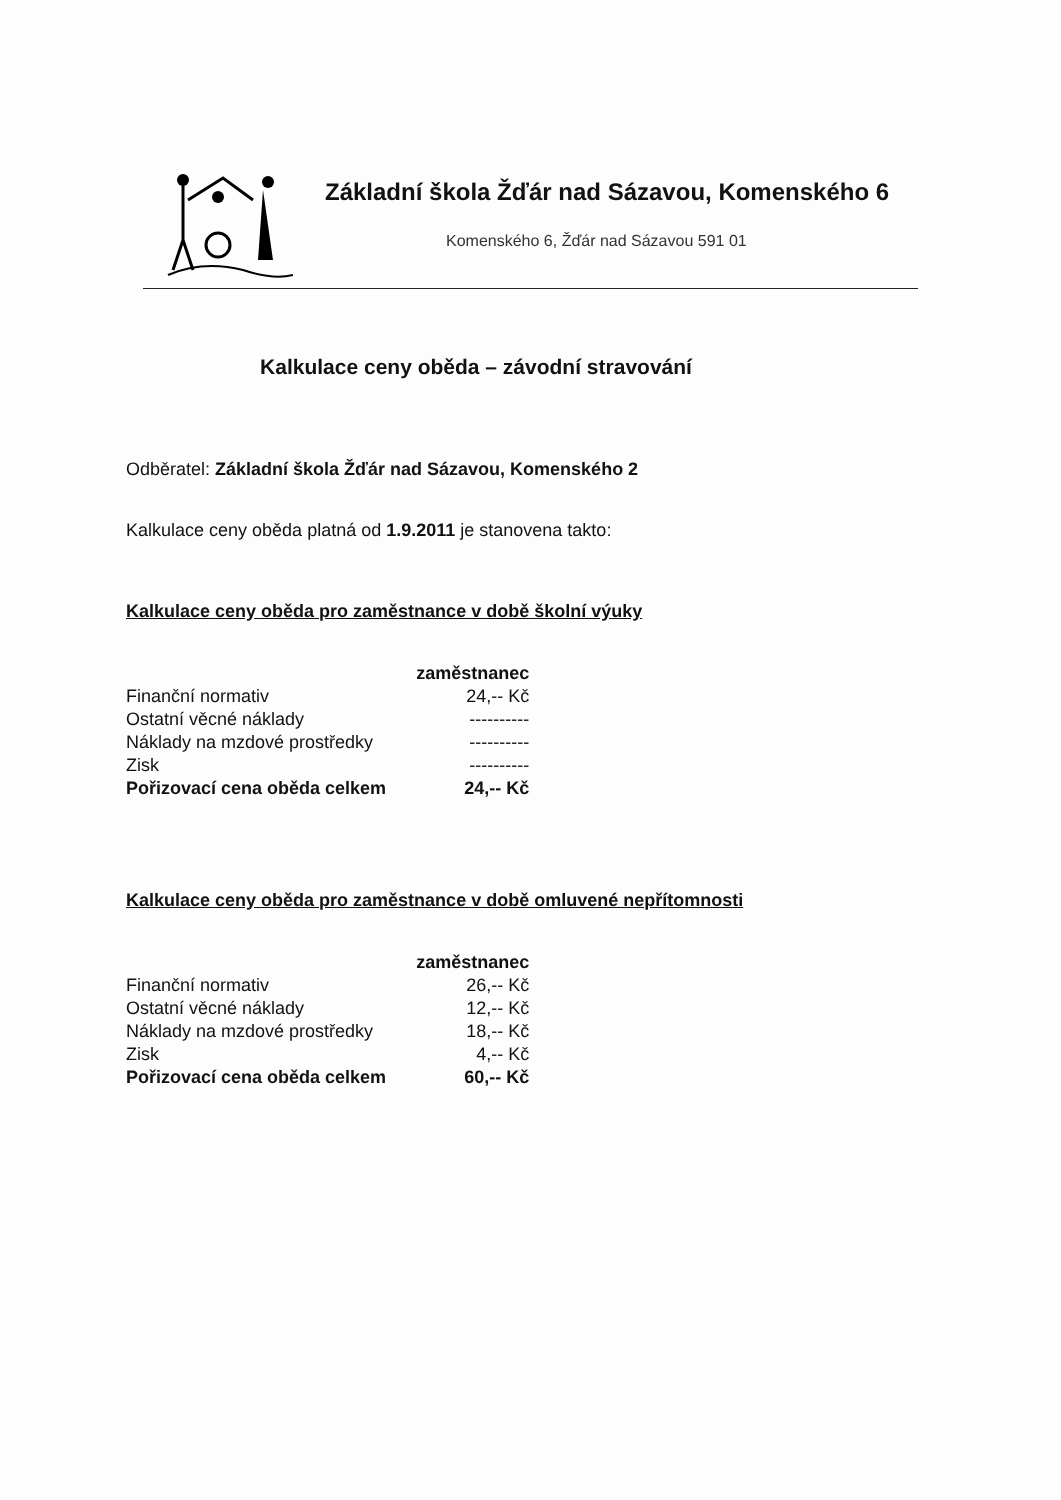Základní škola Žďár nad Sázavou, Komenského 6
Komenského 6, Žďár nad Sázavou 591 01
Kalkulace ceny oběda – závodní stravování
Odběratel: Základní škola Žďár nad Sázavou, Komenského 2
Kalkulace ceny oběda platná od 1.9.2011 je stanovena takto:
Kalkulace ceny oběda pro zaměstnance v době školní výuky
| | zaměstnanec |
| Finanční normativ | 24,-- Kč |
| Ostatní věcné náklady | ---------- |
| Náklady na mzdové prostředky | ---------- |
| Zisk | ---------- |
| Pořizovací cena oběda celkem | 24,-- Kč |
Kalkulace ceny oběda pro zaměstnance v době omluvené nepřítomnosti
| | zaměstnanec |
| Finanční normativ | 26,-- Kč |
| Ostatní věcné náklady | 12,-- Kč |
| Náklady na mzdové prostředky | 18,-- Kč |
| Zisk | 4,-- Kč |
| Pořizovací cena oběda celkem | 60,-- Kč |